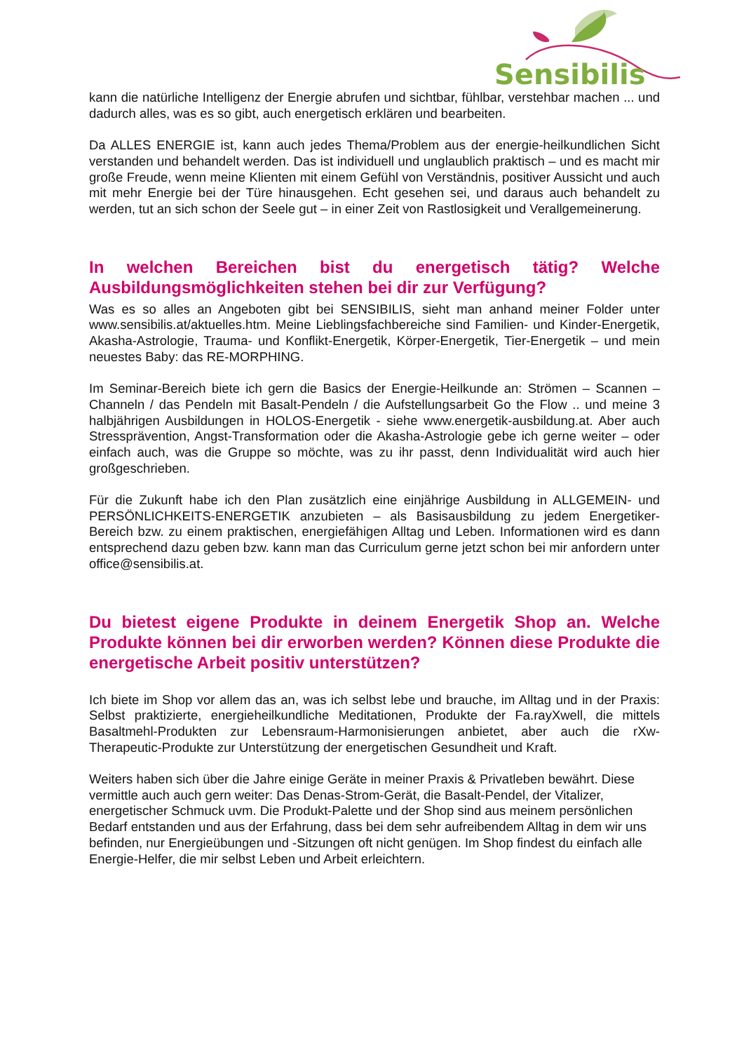Sensibilis
kann die natürliche Intelligenz der Energie abrufen und sichtbar, fühlbar, verstehbar machen ... und dadurch alles, was es so gibt, auch energetisch erklären und bearbeiten.
Da ALLES ENERGIE ist, kann auch jedes Thema/Problem aus der energie-heilkundlichen Sicht verstanden und behandelt werden. Das ist individuell und unglaublich praktisch – und es macht mir große Freude, wenn meine Klienten mit einem Gefühl von Verständnis, positiver Aussicht und auch mit mehr Energie bei der Türe hinausgehen. Echt gesehen sei, und daraus auch behandelt zu werden, tut an sich schon der Seele gut – in einer Zeit von Rastlosigkeit und Verallgemeinerung.
In welchen Bereichen bist du energetisch tätig? Welche Ausbildungsmöglichkeiten stehen bei dir zur Verfügung?
Was es so alles an Angeboten gibt bei SENSIBILIS, sieht man anhand meiner Folder unter www.sensibilis.at/aktuelles.htm. Meine Lieblingsfachbereiche sind Familien- und Kinder-Energetik, Akasha-Astrologie, Trauma- und Konflikt-Energetik, Körper-Energetik, Tier-Energetik – und mein neuestes Baby: das RE-MORPHING.
Im Seminar-Bereich biete ich gern die Basics der Energie-Heilkunde an: Strömen – Scannen – Channeln / das Pendeln mit Basalt-Pendeln / die Aufstellungsarbeit Go the Flow .. und meine 3 halbjährigen Ausbildungen in HOLOS-Energetik - siehe www.energetik-ausbildung.at. Aber auch Stressprävention, Angst-Transformation oder die Akasha-Astrologie gebe ich gerne weiter – oder einfach auch, was die Gruppe so möchte, was zu ihr passt, denn Individualität wird auch hier großgeschrieben.
Für die Zukunft habe ich den Plan zusätzlich eine einjährige Ausbildung in ALLGEMEIN- und PERSÖNLICHKEITS-ENERGETIK anzubieten – als Basisausbildung zu jedem Energetiker-Bereich bzw. zu einem praktischen, energiefähigen Alltag und Leben. Informationen wird es dann entsprechend dazu geben bzw. kann man das Curriculum gerne jetzt schon bei mir anfordern unter office@sensibilis.at.
Du bietest eigene Produkte in deinem Energetik Shop an. Welche Produkte können bei dir erworben werden? Können diese Produkte die energetische Arbeit positiv unterstützen?
Ich biete im Shop vor allem das an, was ich selbst lebe und brauche, im Alltag und in der Praxis: Selbst praktizierte, energieheilkundliche Meditationen, Produkte der Fa.rayXwell, die mittels Basaltmehl-Produkten zur Lebensraum-Harmonisierungen anbietet, aber auch die rXw-Therapeutic-Produkte zur Unterstützung der energetischen Gesundheit und Kraft.
Weiters haben sich über die Jahre einige Geräte in meiner Praxis & Privatleben bewährt. Diese vermittle auch auch gern weiter: Das Denas-Strom-Gerät, die Basalt-Pendel, der Vitalizer, energetischer Schmuck uvm. Die Produkt-Palette und der Shop sind aus meinem persönlichen Bedarf entstanden und aus der Erfahrung, dass bei dem sehr aufreibendem Alltag in dem wir uns befinden, nur Energieübungen und -Sitzungen oft nicht genügen. Im Shop findest du einfach alle Energie-Helfer, die mir selbst Leben und Arbeit erleichtern.